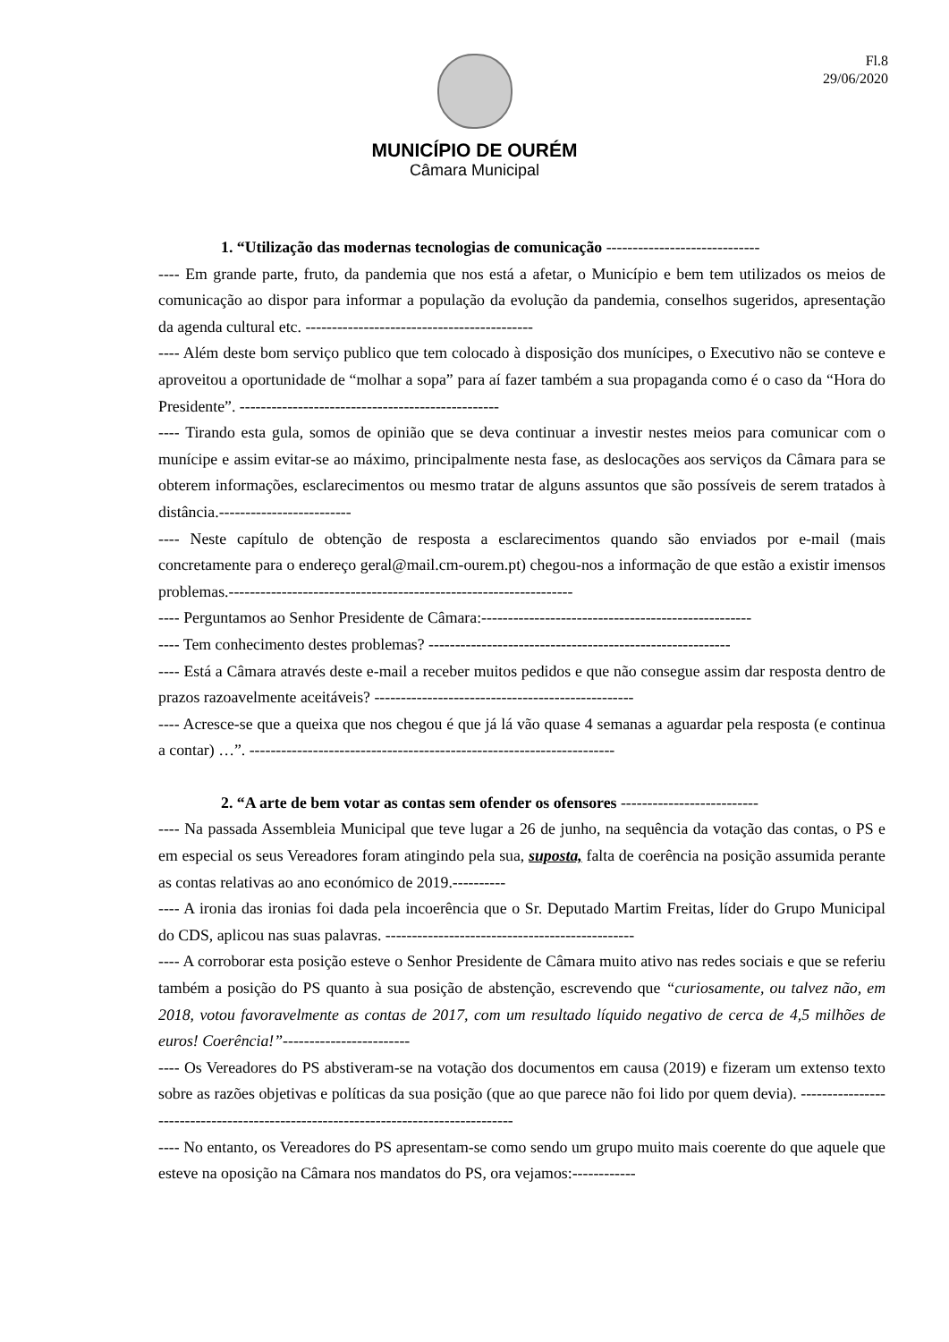Fl.8
29/06/2020
MUNICÍPIO DE OURÉM
Câmara Municipal
1. “Utilização das modernas tecnologias de comunicação -----------------------------
---- Em grande parte, fruto, da pandemia que nos está a afetar, o Município e bem tem utilizados os meios de comunicação ao dispor para informar a população da evolução da pandemia, conselhos sugeridos, apresentação da agenda cultural etc. -------------------------------------------
---- Além deste bom serviço publico que tem colocado à disposição dos munícipes, o Executivo não se conteve e aproveitou a oportunidade de “molhar a sopa” para aí fazer também a sua propaganda como é o caso da “Hora do Presidente”. -------------------------------------------------
---- Tirando esta gula, somos de opinião que se deva continuar a investir nestes meios para comunicar com o munícipe e assim evitar-se ao máximo, principalmente nesta fase, as deslocações aos serviços da Câmara para se obterem informações, esclarecimentos ou mesmo tratar de alguns assuntos que são possíveis de serem tratados à distância.-------------------------
---- Neste capítulo de obtenção de resposta a esclarecimentos quando são enviados por e-mail (mais concretamente para o endereço geral@mail.cm-ourem.pt) chegou-nos a informação de que estão a existir imensos problemas.-----------------------------------------------------------------
---- Perguntamos ao Senhor Presidente de Câmara:---------------------------------------------------
---- Tem conhecimento destes problemas? ---------------------------------------------------------
---- Está a Câmara através deste e-mail a receber muitos pedidos e que não consegue assim dar resposta dentro de prazos razoavelmente aceitáveis? -------------------------------------------------
---- Acresce-se que a queixa que nos chegou é que já lá vão quase 4 semanas a aguardar pela resposta (e continua a contar) …”. ---------------------------------------------------------------------
2. “A arte de bem votar as contas sem ofender os ofensores --------------------------
---- Na passada Assembleia Municipal que teve lugar a 26 de junho, na sequência da votação das contas, o PS e em especial os seus Vereadores foram atingindo pela sua, suposta, falta de coerência na posição assumida perante as contas relativas ao ano económico de 2019.----------
---- A ironia das ironias foi dada pela incoerência que o Sr. Deputado Martim Freitas, líder do Grupo Municipal do CDS, aplicou nas suas palavras. -----------------------------------------------
---- A corroborar esta posição esteve o Senhor Presidente de Câmara muito ativo nas redes sociais e que se referiu também a posição do PS quanto à sua posição de abstenção, escrevendo que “curiosamente, ou talvez não, em 2018, votou favoravelmente as contas de 2017, com um resultado líquido negativo de cerca de 4,5 milhões de euros! Coerência!”------------------------
---- Os Vereadores do PS abstiveram-se na votação dos documentos em causa (2019) e fizeram um extenso texto sobre as razões objetivas e políticas da sua posição (que ao que parece não foi lido por quem devia). -----------------------------------------------------------------------------------
---- No entanto, os Vereadores do PS apresentam-se como sendo um grupo muito mais coerente do que aquele que esteve na oposição na Câmara nos mandatos do PS, ora vejamos:------------